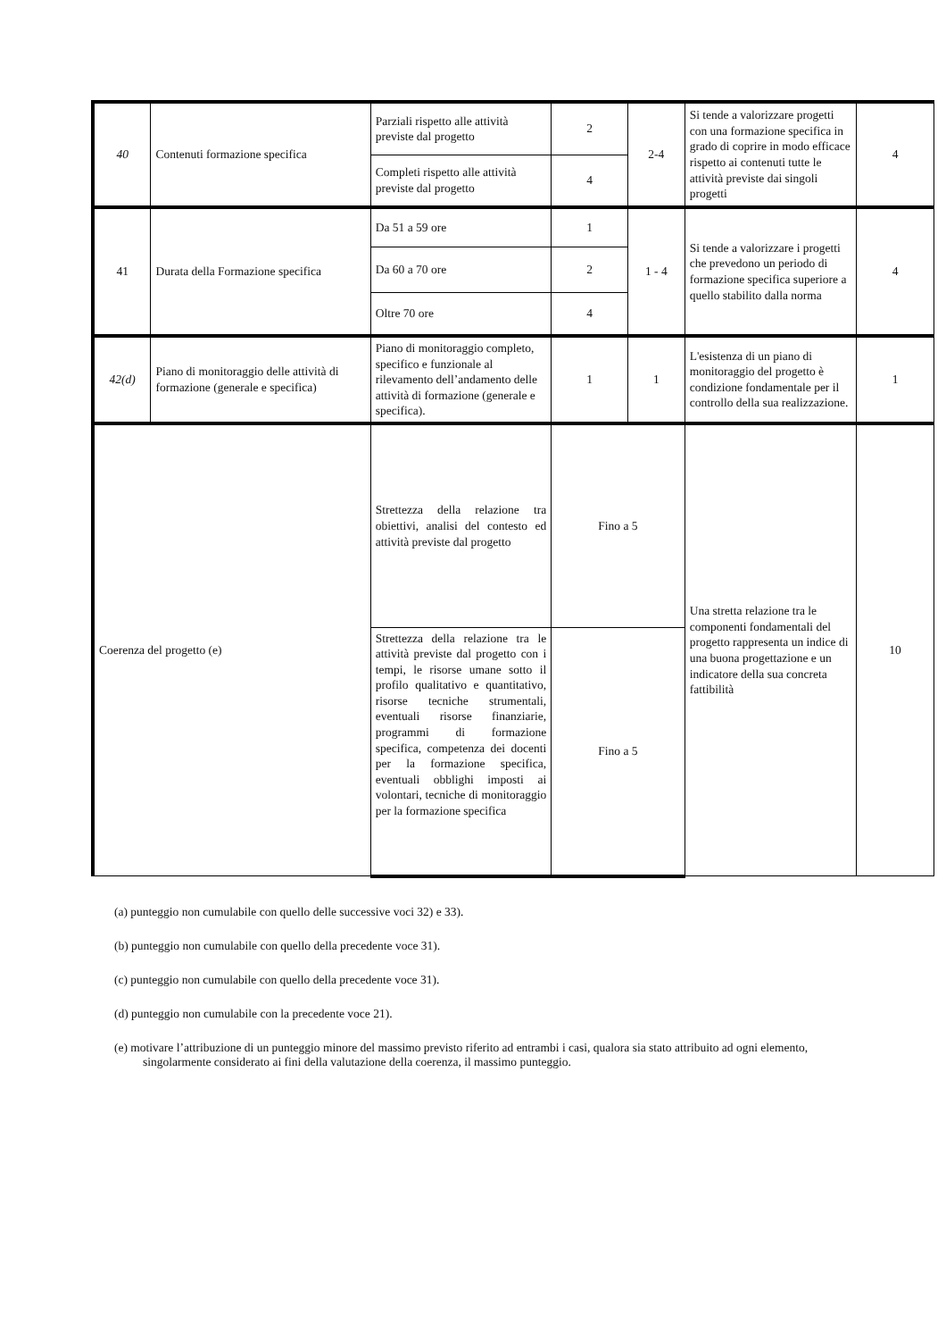| 40 | Contenuti formazione specifica | Parziali rispetto alle attività previste dal progetto | 2 | 2-4 | Si tende a valorizzare progetti con una formazione specifica in grado di coprire in modo efficace rispetto ai contenuti tutte le attività previste dai singoli progetti | 4 |
| | | Completi rispetto alle attività previste dal progetto | 4 | | | |
| 41 | Durata della Formazione specifica | Da 51 a 59 ore | 1 | 1 - 4 | Si tende a valorizzare i progetti che prevedono un periodo di formazione specifica superiore a quello stabilito dalla norma | 4 |
| | | Da 60 a 70 ore | 2 | | | |
| | | Oltre 70 ore | 4 | | | |
| 42(d) | Piano di monitoraggio delle attività di formazione (generale e specifica) | Piano di monitoraggio completo, specifico e funzionale al rilevamento dell’andamento delle attività di formazione (generale e specifica). | 1 | 1 | L'esistenza di un piano di monitoraggio del progetto è condizione fondamentale per il controllo della sua realizzazione. | 1 |
| Coerenza del progetto (e) | | Strettezza della relazione tra obiettivi, analisi del contesto ed attività previste dal progetto | Fino a 5 | | Una stretta relazione tra le componenti fondamentali del progetto rappresenta un indice di una buona progettazione e un indicatore della sua concreta fattibilità | 10 |
| | | Strettezza della relazione tra le attività previste dal progetto con i tempi, le risorse umane sotto il profilo qualitativo e quantitativo, risorse tecniche strumentali, eventuali risorse finanziarie, programmi di formazione specifica, competenza dei docenti per la formazione specifica, eventuali obblighi imposti ai volontari, tecniche di monitoraggio per la formazione specifica | Fino a 5 | | | |
(a) punteggio non cumulabile con quello delle successive voci 32) e 33).
(b) punteggio non cumulabile con quello della precedente voce 31).
(c) punteggio non cumulabile con quello della precedente voce 31).
(d) punteggio non cumulabile con la precedente voce 21).
(e) motivare l’attribuzione di un punteggio minore del massimo previsto riferito ad entrambi i casi, qualora sia stato attribuito ad ogni elemento, singolarmente considerato ai fini della valutazione della coerenza, il massimo punteggio.